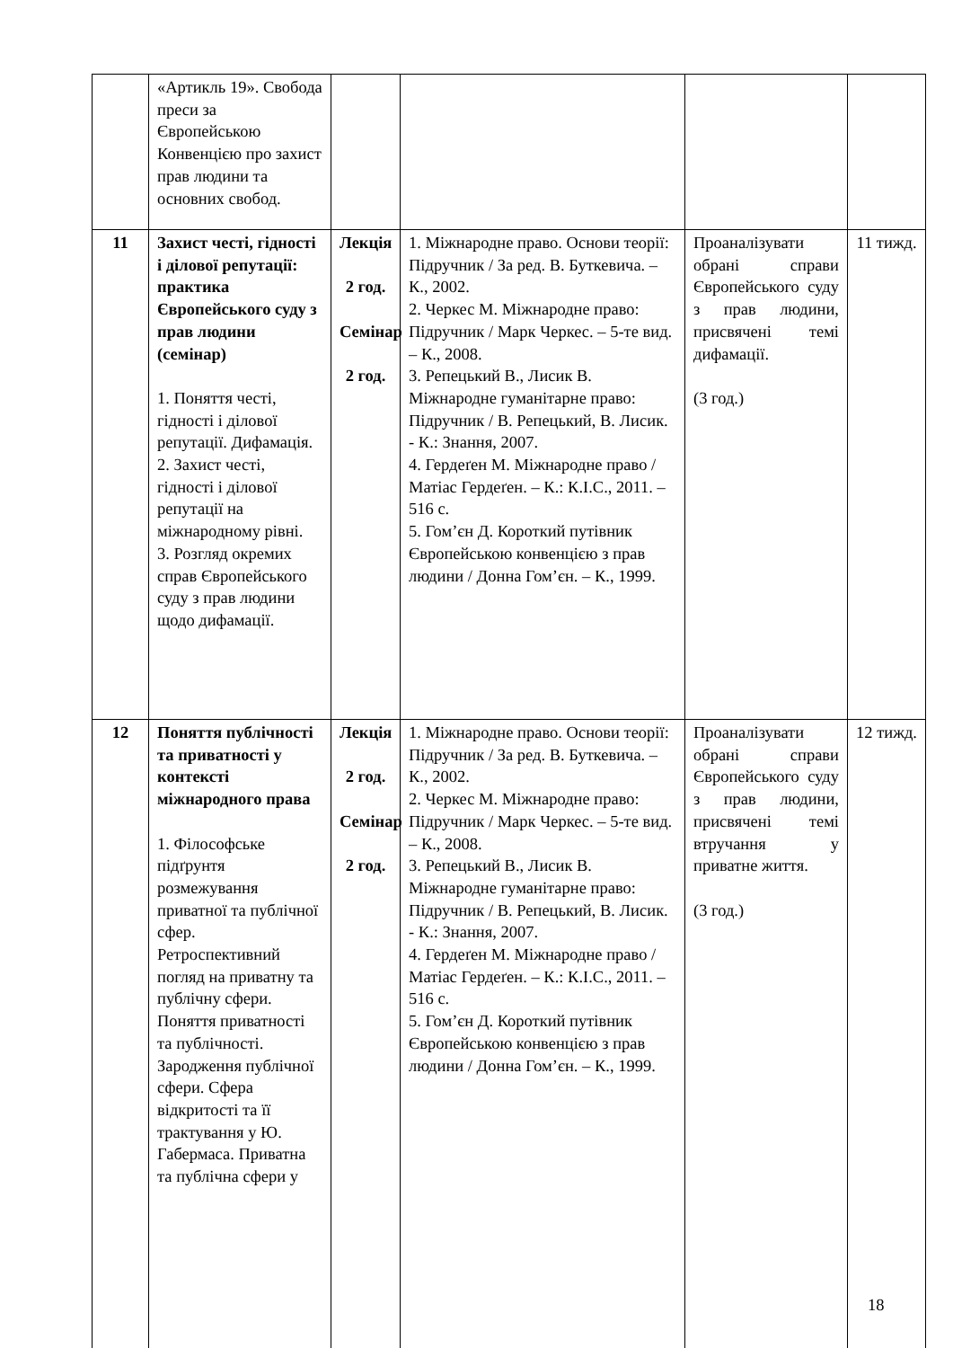| | «Артикль 19». Свобода преси за Європейською Конвенцією про захист прав людини та основних свобод. | | | | |
| 11 | Захист честі, гідності і ділової репутації: практика Європейського суду з прав людини (семінар) 1. Поняття честі, гідності і ділової репутації. Дифамація. 2. Захист честі, гідності і ділової репутації на міжнародному рівні. 3. Розгляд окремих справ Європейського суду з прав людини щодо дифамації. | Лекція 2 год. Семінар 2 год. | 1. Міжнародне право. Основи теорії: Підручник / За ред. В. Буткевича. – К., 2002. 2. Черкес М. Міжнародне право: Підручник / Марк Черкес. – 5-те вид. – К., 2008. 3. Репецький В., Лисик В. Міжнародне гуманітарне право: Підручник / В. Репецький, В. Лисик. - К.: Знання, 2007. 4. Гердеґен М. Міжнародне право / Матіас Гердеґен. – К.: К.І.С., 2011. – 516 с. 5. Гом’єн Д. Короткий путівник Європейською конвенцією з прав людини / Донна Гом’єн. – К., 1999. | Проаналізувати обрані справи Європейського суду з прав людини, присвячені темі дифамації. (3 год.) | 11 тижд. |
| 12 | Поняття публічності та приватності у контексті міжнародного права 1. Філософське підґрунтя розмежування приватної та публічної сфер. Ретроспективний погляд на приватну та публічну сфери. Поняття приватності та публічності. Зародження публічної сфери. Сфера відкритості та її трактування у Ю. Габермаса. Приватна та публічна сфери у | Лекція 2 год. Семінар 2 год. | 1. Міжнародне право. Основи теорії: Підручник / За ред. В. Буткевича. – К., 2002. 2. Черкес М. Міжнародне право: Підручник / Марк Черкес. – 5-те вид. – К., 2008. 3. Репецький В., Лисик В. Міжнародне гуманітарне право: Підручник / В. Репецький, В. Лисик. - К.: Знання, 2007. 4. Гердеґен М. Міжнародне право / Матіас Гердеґен. – К.: К.І.С., 2011. – 516 с. 5. Гом’єн Д. Короткий путівник Європейською конвенцією з прав людини / Донна Гом’єн. – К., 1999. | Проаналізувати обрані справи Європейського суду з прав людини, присвячені темі втручання у приватне життя. (3 год.) | 12 тижд. |
18